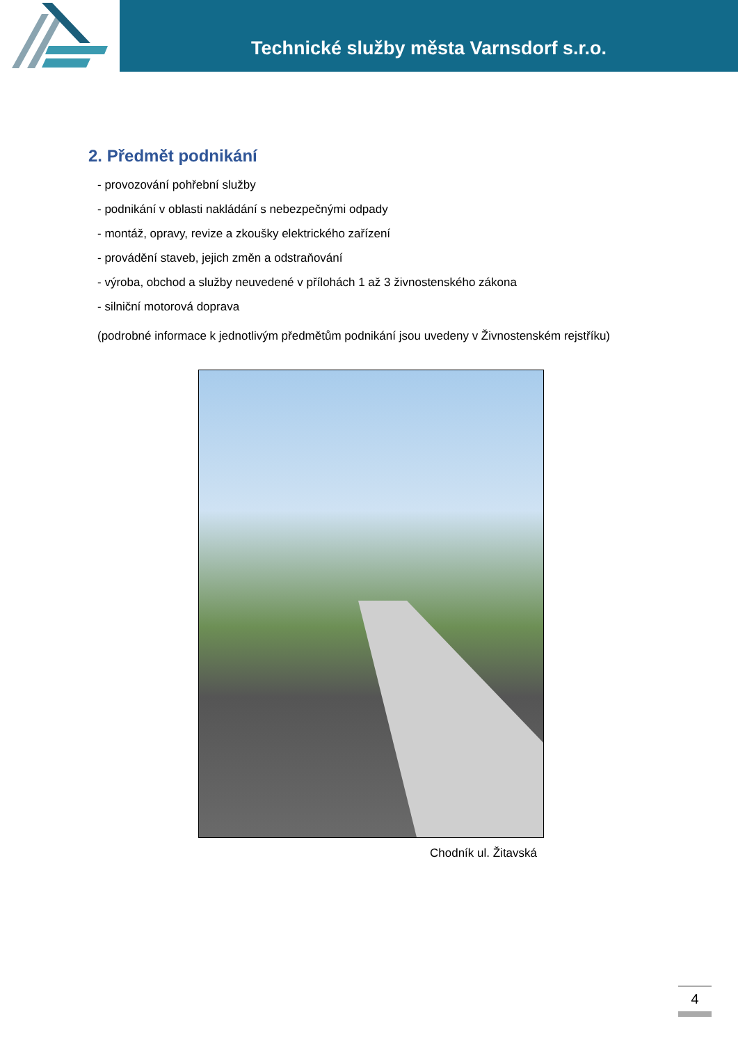Technické služby města Varnsdorf s.r.o.
2. Předmět podnikání
- provozování pohřební služby
- podnikání v oblasti nakládání s nebezpečnými odpady
- montáž, opravy, revize a zkoušky elektrického zařízení
- provádění staveb, jejich změn a odstraňování
- výroba, obchod a služby neuvedené v přílohách 1 až 3 živnostenského zákona
- silniční motorová doprava
(podrobné informace k jednotlivým předmětům podnikání jsou uvedeny v Živnostenském rejstříku)
Chodník ul. Žitavská
4